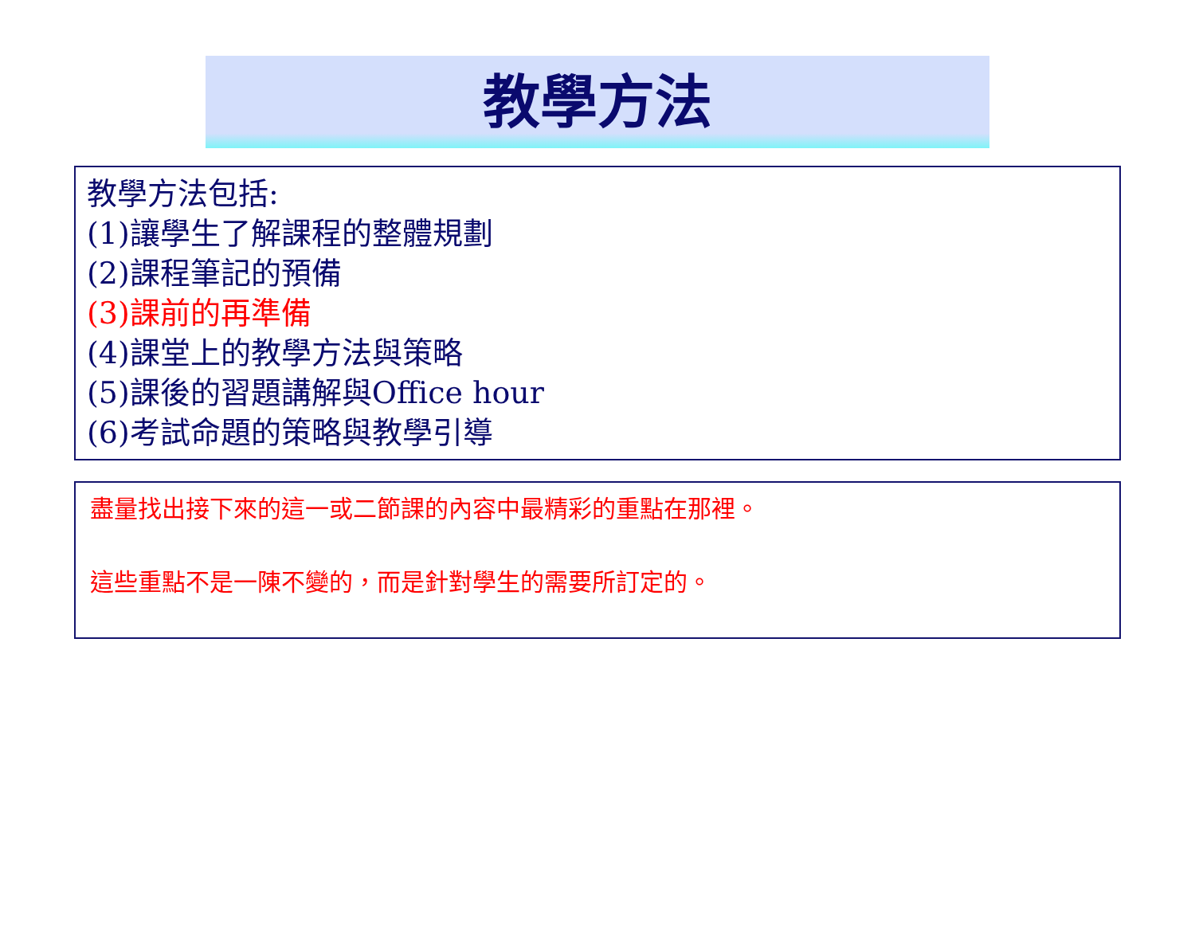教學方法
教學方法包括:
(1)讓學生了解課程的整體規劃
(2)課程筆記的預備
(3)課前的再準備
(4)課堂上的教學方法與策略
(5)課後的習題講解與Office hour
(6)考試命題的策略與教學引導
盡量找出接下來的這一或二節課的內容中最精彩的重點在那裡。
這些重點不是一陳不變的，而是針對學生的需要所訂定的。